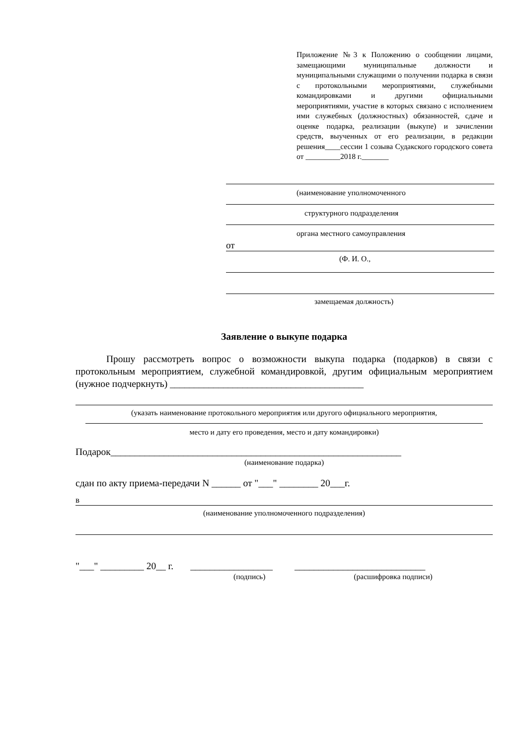Приложение №3 к Положению о сообщении лицами, замещающими муниципальные должности и муниципальными служащими о получении подарка в связи с протокольными мероприятиями, служебными командировками и другими официальными мероприятиями, участие в которых связано с исполнением ими служебных (должностных) обязанностей, сдаче и оценке подарка, реализации (выкупе) и зачислении средств, выученных от его реализации, в редакции решения____сессии 1 созыва Судакского городского совета от _________2018 г._______
(наименование уполномоченного
структурного подразделения
органа местного самоуправления
от
(Ф. И. О.,
замещаемая должность)
Заявление о выкупе подарка
Прошу рассмотреть вопрос о возможности выкупа подарка (подарков) в связи с протокольным мероприятием, служебной командировкой, другим официальным мероприятием (нужное подчеркнуть) ________________________________________
(указать наименование протокольного мероприятия или другого официального мероприятия,
место и дату его проведения, место и дату командировки)
Подарок____________________________________________________________
(наименование подарка)
сдан по акту приема-передачи N ______ от "___" ________ 20___г.
в
(наименование уполномоченного подразделения)
"___" _________ 20__ г. _________________ ___________________________
(подпись) (расшифровка подписи)